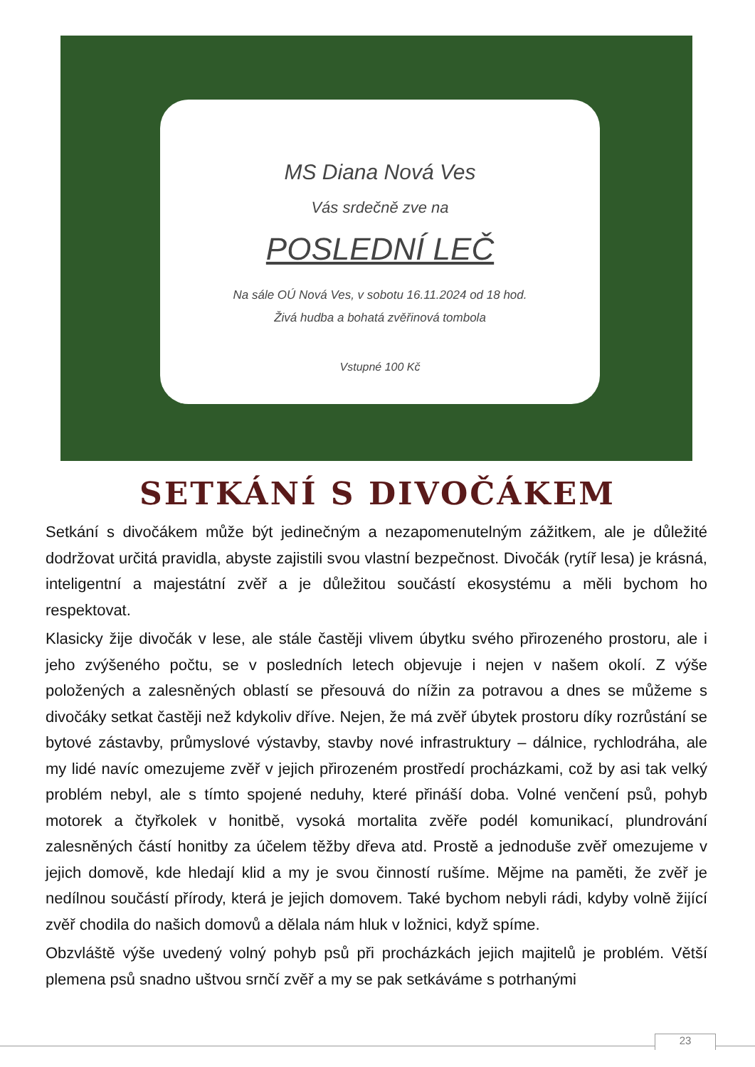MS Diana Nová Ves
Vás srdečně zve na
POSLEDNÍ LEČ
Na sále OÚ Nová Ves, v sobotu 16.11.2024 od 18 hod.
Živá hudba a bohatá zvěřinová tombola
Vstupné 100 Kč
SETKÁNÍ S DIVOČÁKEM
Setkání s divočákem může být jedinečným a nezapomenutelným zážitkem, ale je důležité dodržovat určitá pravidla, abyste zajistili svou vlastní bezpečnost. Divočák (rytíř lesa) je krásná, inteligentní a majestátní zvěř a je důležitou součástí ekosystému a měli bychom ho respektovat.
Klasicky žije divočák v lese, ale stále častěji vlivem úbytku svého přirozeného prostoru, ale i jeho zvýšeného počtu, se v posledních letech objevuje i nejen v našem okolí. Z výše položených a zalesněných oblastí se přesouvá do nížin za potravou a dnes se můžeme s divočáky setkat častěji než kdykoliv dříve. Nejen, že má zvěř úbytek prostoru díky rozrůstání se bytové zástavby, průmyslové výstavby, stavby nové infrastruktury – dálnice, rychlodráha, ale my lidé navíc omezujeme zvěř v jejich přirozeném prostředí procházkami, což by asi tak velký problém nebyl, ale s tímto spojené neduhy, které přináší doba. Volné venčení psů, pohyb motorek a čtyřkolek v honitbě, vysoká mortalita zvěře podél komunikací, plundrování zalesněných částí honitby za účelem těžby dřeva atd. Prostě a jednoduše zvěř omezujeme v jejich domově, kde hledají klid a my je svou činností rušíme. Mějme na paměti, že zvěř je nedílnou součástí přírody, která je jejich domovem. Také bychom nebyli rádi, kdyby volně žijící zvěř chodila do našich domovů a dělala nám hluk v ložnici, když spíme.
Obzvláště výše uvedený volný pohyb psů při procházkách jejich majitelů je problém. Větší plemena psů snadno uštvou srnčí zvěř a my se pak setkáváme s potrhanými
23